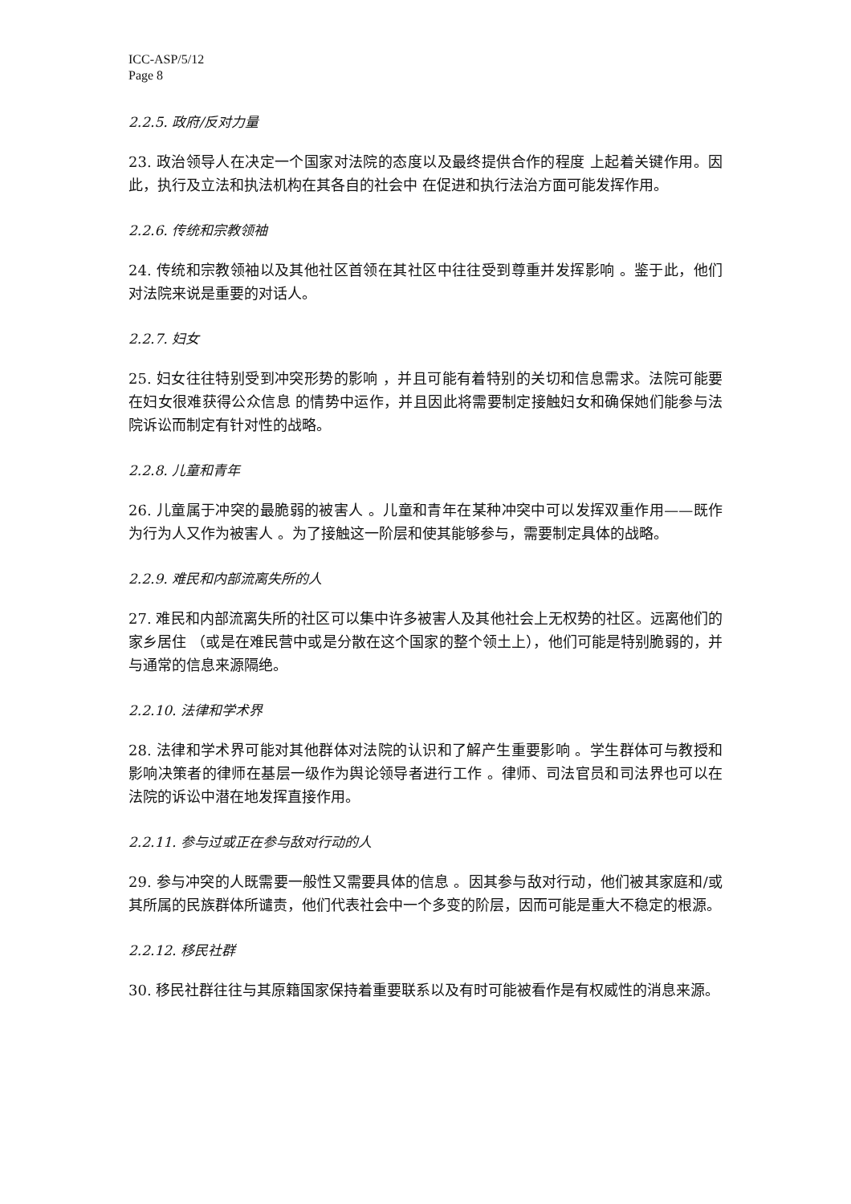ICC-ASP/5/12
Page 8
2.2.5. 政府/反对力量
23. 政治领导人在决定一个国家对法院的态度以及最终提供合作的程度 上起着关键作用。因此，执行及立法和执法机构在其各自的社会中 在促进和执行法治方面可能发挥作用。
2.2.6. 传统和宗教领袖
24. 传统和宗教领袖以及其他社区首领在其社区中往往受到尊重并发挥影响 。鉴于此，他们对法院来说是重要的对话人。
2.2.7. 妇女
25. 妇女往往特别受到冲突形势的影响 ，并且可能有着特别的关切和信息需求。法院可能要在妇女很难获得公众信息 的情势中运作，并且因此将需要制定接触妇女和确保她们能参与法院诉讼而制定有针对性的战略。
2.2.8. 儿童和青年
26. 儿童属于冲突的最脆弱的被害人 。儿童和青年在某种冲突中可以发挥双重作用——既作为行为人又作为被害人 。为了接触这一阶层和使其能够参与，需要制定具体的战略。
2.2.9. 难民和内部流离失所的人
27. 难民和内部流离失所的社区可以集中许多被害人及其他社会上无权势的社区。远离他们的家乡居住 （或是在难民营中或是分散在这个国家的整个领土上），他们可能是特别脆弱的，并与通常的信息来源隔绝。
2.2.10. 法律和学术界
28. 法律和学术界可能对其他群体对法院的认识和了解产生重要影响 。学生群体可与教授和影响决策者的律师在基层一级作为舆论领导者进行工作 。律师、司法官员和司法界也可以在法院的诉讼中潜在地发挥直接作用。
2.2.11. 参与过或正在参与敌对行动的人
29. 参与冲突的人既需要一般性又需要具体的信息 。因其参与敌对行动，他们被其家庭和/或其所属的民族群体所谴责，他们代表社会中一个多变的阶层，因而可能是重大不稳定的根源。
2.2.12. 移民社群
30. 移民社群往往与其原籍国家保持着重要联系以及有时可能被看作是有权威性的消息来源。